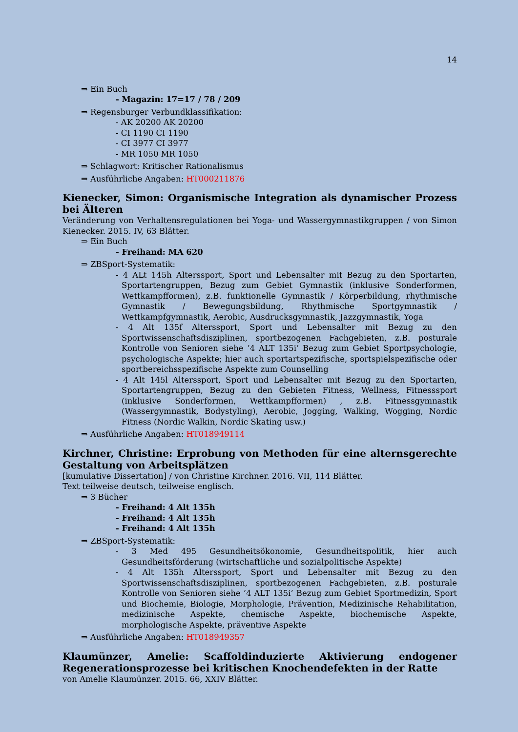14
⇒ Ein Buch
- Magazin: 17=17 / 78 / 209
⇒ Regensburger Verbundklassifikation:
- AK 20200 AK 20200
- CI 1190 CI 1190
- CI 3977 CI 3977
- MR 1050 MR 1050
⇒ Schlagwort: Kritischer Rationalismus
⇒ Ausführliche Angaben: HT000211876
Kienecker, Simon: Organismische Integration als dynamischer Prozess bei Älteren
Veränderung von Verhaltensregulationen bei Yoga- und Wassergymnastikgruppen / von Simon Kienecker. 2015. IV, 63 Blätter.
⇒ Ein Buch
- Freihand: MA 620
⇒ ZBSport-Systematik:
- 4 ALt 145h Alterssport, Sport und Lebensalter mit Bezug zu den Sportarten, Sportartengruppen, Bezug zum Gebiet Gymnastik (inklusive Sonderformen, Wettkampfformen), z.B. funktionelle Gymnastik / Körperbildung, rhythmische Gymnastik / Bewegungsbildung, Rhythmische Sportgymnastik / Wettkampfgymnastik, Aerobic, Ausdrucksgymnastik, Jazzgymnastik, Yoga
- 4 Alt 135f Alterssport, Sport und Lebensalter mit Bezug zu den Sportwissenschaftsdisziplinen, sportbezogenen Fachgebieten, z.B. posturale Kontrolle von Senioren siehe ’4 ALT 135i’ Bezug zum Gebiet Sportpsychologie, psychologische Aspekte; hier auch sportartspezifische, sportspielspezifische oder sportbereichsspezifische Aspekte zum Counselling
- 4 Alt 145l Alterssport, Sport und Lebensalter mit Bezug zu den Sportarten, Sportartengruppen, Bezug zu den Gebieten Fitness, Wellness, Fitnesssport (inklusive Sonderformen, Wettkampfformen) , z.B. Fitnessgymnastik (Wassergymnastik, Bodystyling), Aerobic, Jogging, Walking, Wogging, Nordic Fitness (Nordic Walkin, Nordic Skating usw.)
⇒ Ausführliche Angaben: HT018949114
Kirchner, Christine: Erprobung von Methoden für eine alternsgerechte Gestaltung von Arbeitsplätzen
[kumulative Dissertation] / von Christine Kirchner. 2016. VII, 114 Blätter.
Text teilweise deutsch, teilweise englisch.
⇒ 3 Bücher
- Freihand: 4 Alt 135h
- Freihand: 4 Alt 135h
- Freihand: 4 Alt 135h
⇒ ZBSport-Systematik:
- 3 Med 495 Gesundheitsökonomie, Gesundheitspolitik, hier auch Gesundheitsförderung (wirtschaftliche und sozialpolitische Aspekte)
- 4 Alt 135h Alterssport, Sport und Lebensalter mit Bezug zu den Sportwissenschaftsdisziplinen, sportbezogenen Fachgebieten, z.B. posturale Kontrolle von Senioren siehe ’4 ALT 135i’ Bezug zum Gebiet Sportmedizin, Sport und Biochemie, Biologie, Morphologie, Prävention, Medizinische Rehabilitation, medizinische Aspekte, chemische Aspekte, biochemische Aspekte, morphologische Aspekte, präventive Aspekte
⇒ Ausführliche Angaben: HT018949357
Klaumünzer, Amelie: Scaffoldinduzierte Aktivierung endogener Regenerationsprozesse bei kritischen Knochendefekten in der Ratte
von Amelie Klaumünzer. 2015. 66, XXIV Blätter.